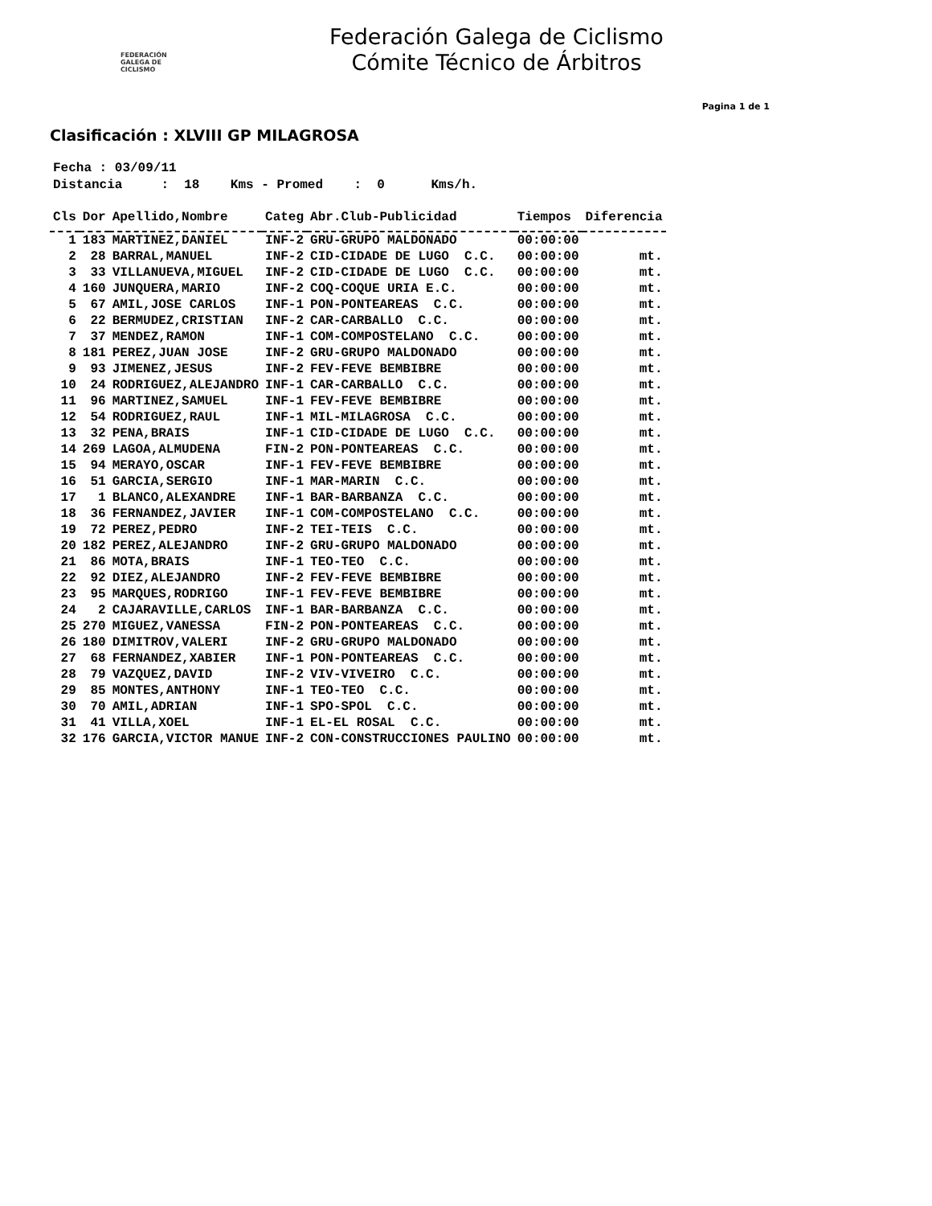FEDERACIÓN
GALEGA DE
CICLISMO
Federación Galega de Ciclismo
Cómite Técnico de Árbitros
Pagina 1 de 1
Clasificación : XLVIII GP MILAGROSA
Fecha : 03/09/11 Distancia : 18 Kms - Promed : 0 Kms/h.
| Cls | Dor | Apellido,Nombre | Categ | Abr.Club-Publicidad | Tiempos | Diferencia |
| --- | --- | --- | --- | --- | --- | --- |
| 1 | 183 | MARTINEZ,DANIEL | INF-2 | GRU-GRUPO MALDONADO | 00:00:00 | |
| 2 | 28 | BARRAL,MANUEL | INF-2 | CID-CIDADE DE LUGO C.C. | 00:00:00 | mt. |
| 3 | 33 | VILLANUEVA,MIGUEL | INF-2 | CID-CIDADE DE LUGO C.C. | 00:00:00 | mt. |
| 4 | 160 | JUNQUERA,MARIO | INF-2 | COQ-COQUE URIA E.C. | 00:00:00 | mt. |
| 5 | 67 | AMIL,JOSE CARLOS | INF-1 | PON-PONTEAREAS C.C. | 00:00:00 | mt. |
| 6 | 22 | BERMUDEZ,CRISTIAN | INF-2 | CAR-CARBALLO C.C. | 00:00:00 | mt. |
| 7 | 37 | MENDEZ,RAMON | INF-1 | COM-COMPOSTELANO C.C. | 00:00:00 | mt. |
| 8 | 181 | PEREZ,JUAN JOSE | INF-2 | GRU-GRUPO MALDONADO | 00:00:00 | mt. |
| 9 | 93 | JIMENEZ,JESUS | INF-2 | FEV-FEVE BEMBIBRE | 00:00:00 | mt. |
| 10 | 24 | RODRIGUEZ,ALEJANDRO | INF-1 | CAR-CARBALLO C.C. | 00:00:00 | mt. |
| 11 | 96 | MARTINEZ,SAMUEL | INF-1 | FEV-FEVE BEMBIBRE | 00:00:00 | mt. |
| 12 | 54 | RODRIGUEZ,RAUL | INF-1 | MIL-MILAGROSA C.C. | 00:00:00 | mt. |
| 13 | 32 | PENA,BRAIS | INF-1 | CID-CIDADE DE LUGO C.C. | 00:00:00 | mt. |
| 14 | 269 | LAGOA,ALMUDENA | FIN-2 | PON-PONTEAREAS C.C. | 00:00:00 | mt. |
| 15 | 94 | MERAYO,OSCAR | INF-1 | FEV-FEVE BEMBIBRE | 00:00:00 | mt. |
| 16 | 51 | GARCIA,SERGIO | INF-1 | MAR-MARIN C.C. | 00:00:00 | mt. |
| 17 | 1 | BLANCO,ALEXANDRE | INF-1 | BAR-BARBANZA C.C. | 00:00:00 | mt. |
| 18 | 36 | FERNANDEZ,JAVIER | INF-1 | COM-COMPOSTELANO C.C. | 00:00:00 | mt. |
| 19 | 72 | PEREZ,PEDRO | INF-2 | TEI-TEIS C.C. | 00:00:00 | mt. |
| 20 | 182 | PEREZ,ALEJANDRO | INF-2 | GRU-GRUPO MALDONADO | 00:00:00 | mt. |
| 21 | 86 | MOTA,BRAIS | INF-1 | TEO-TEO C.C. | 00:00:00 | mt. |
| 22 | 92 | DIEZ,ALEJANDRO | INF-2 | FEV-FEVE BEMBIBRE | 00:00:00 | mt. |
| 23 | 95 | MARQUES,RODRIGO | INF-1 | FEV-FEVE BEMBIBRE | 00:00:00 | mt. |
| 24 | 2 | CAJARAVILLE,CARLOS | INF-1 | BAR-BARBANZA C.C. | 00:00:00 | mt. |
| 25 | 270 | MIGUEZ,VANESSA | FIN-2 | PON-PONTEAREAS C.C. | 00:00:00 | mt. |
| 26 | 180 | DIMITROV,VALERI | INF-2 | GRU-GRUPO MALDONADO | 00:00:00 | mt. |
| 27 | 68 | FERNANDEZ,XABIER | INF-1 | PON-PONTEAREAS C.C. | 00:00:00 | mt. |
| 28 | 79 | VAZQUEZ,DAVID | INF-2 | VIV-VIVEIRO C.C. | 00:00:00 | mt. |
| 29 | 85 | MONTES,ANTHONY | INF-1 | TEO-TEO C.C. | 00:00:00 | mt. |
| 30 | 70 | AMIL,ADRIAN | INF-1 | SPO-SPOL C.C. | 00:00:00 | mt. |
| 31 | 41 | VILLA,XOEL | INF-1 | EL-EL ROSAL C.C. | 00:00:00 | mt. |
| 32 | 176 | GARCIA,VICTOR MANUE | INF-2 | CON-CONSTRUCCIONES PAULINO | 00:00:00 | mt. |